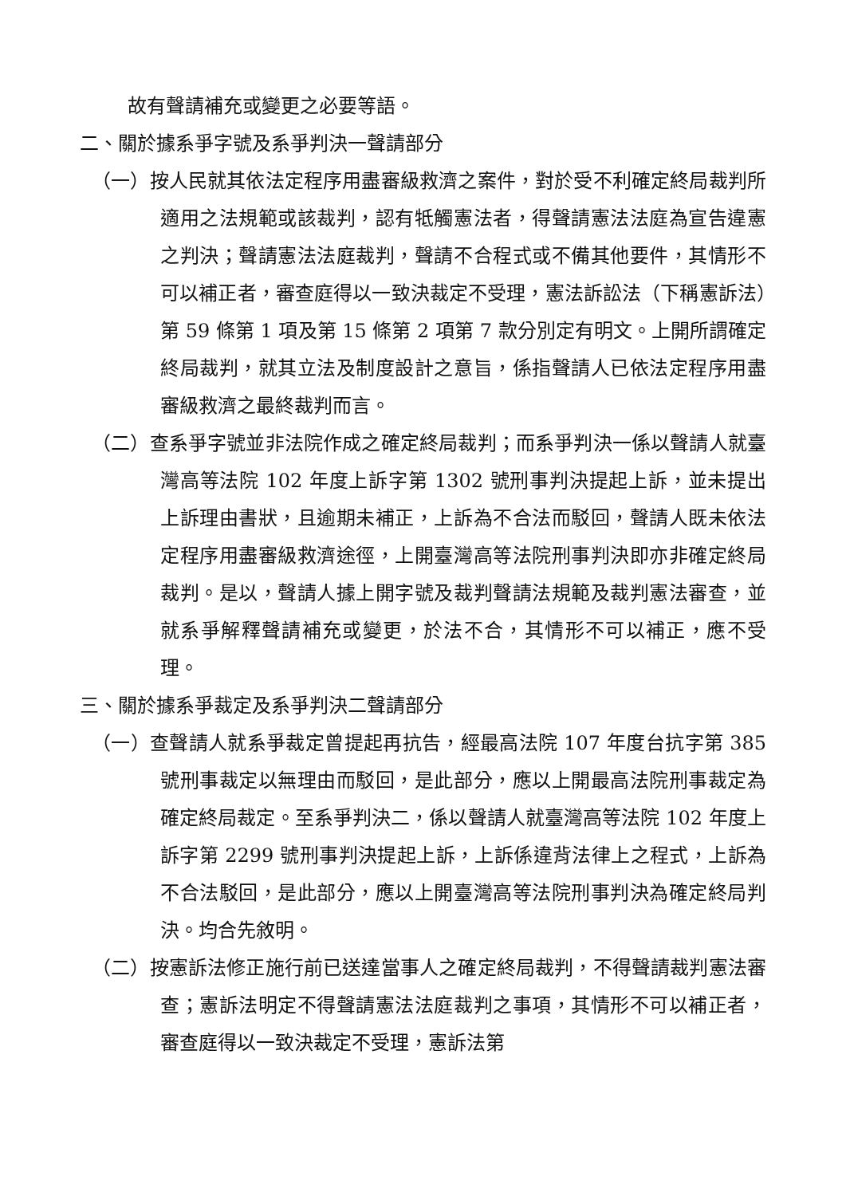故有聲請補充或變更之必要等語。
二、關於據系爭字號及系爭判決一聲請部分
（一）按人民就其依法定程序用盡審級救濟之案件，對於受不利確定終局裁判所適用之法規範或該裁判，認有牴觸憲法者，得聲請憲法法庭為宣告違憲之判決；聲請憲法法庭裁判，聲請不合程式或不備其他要件，其情形不可以補正者，審查庭得以一致決裁定不受理，憲法訴訟法（下稱憲訴法）第 59 條第 1 項及第 15 條第 2 項第 7 款分別定有明文。上開所謂確定終局裁判，就其立法及制度設計之意旨，係指聲請人已依法定程序用盡審級救濟之最終裁判而言。
（二）查系爭字號並非法院作成之確定終局裁判；而系爭判決一係以聲請人就臺灣高等法院 102 年度上訴字第 1302 號刑事判決提起上訴，並未提出上訴理由書狀，且逾期未補正，上訴為不合法而駁回，聲請人既未依法定程序用盡審級救濟途徑，上開臺灣高等法院刑事判決即亦非確定終局裁判。是以，聲請人據上開字號及裁判聲請法規範及裁判憲法審查，並就系爭解釋聲請補充或變更，於法不合，其情形不可以補正，應不受理。
三、關於據系爭裁定及系爭判決二聲請部分
（一）查聲請人就系爭裁定曾提起再抗告，經最高法院 107 年度台抗字第 385 號刑事裁定以無理由而駁回，是此部分，應以上開最高法院刑事裁定為確定終局裁定。至系爭判決二，係以聲請人就臺灣高等法院 102 年度上訴字第 2299 號刑事判決提起上訴，上訴係違背法律上之程式，上訴為不合法駁回，是此部分，應以上開臺灣高等法院刑事判決為確定終局判決。均合先敘明。
（二）按憲訴法修正施行前已送達當事人之確定終局裁判，不得聲請裁判憲法審查；憲訴法明定不得聲請憲法法庭裁判之事項，其情形不可以補正者，審查庭得以一致決裁定不受理，憲訴法第